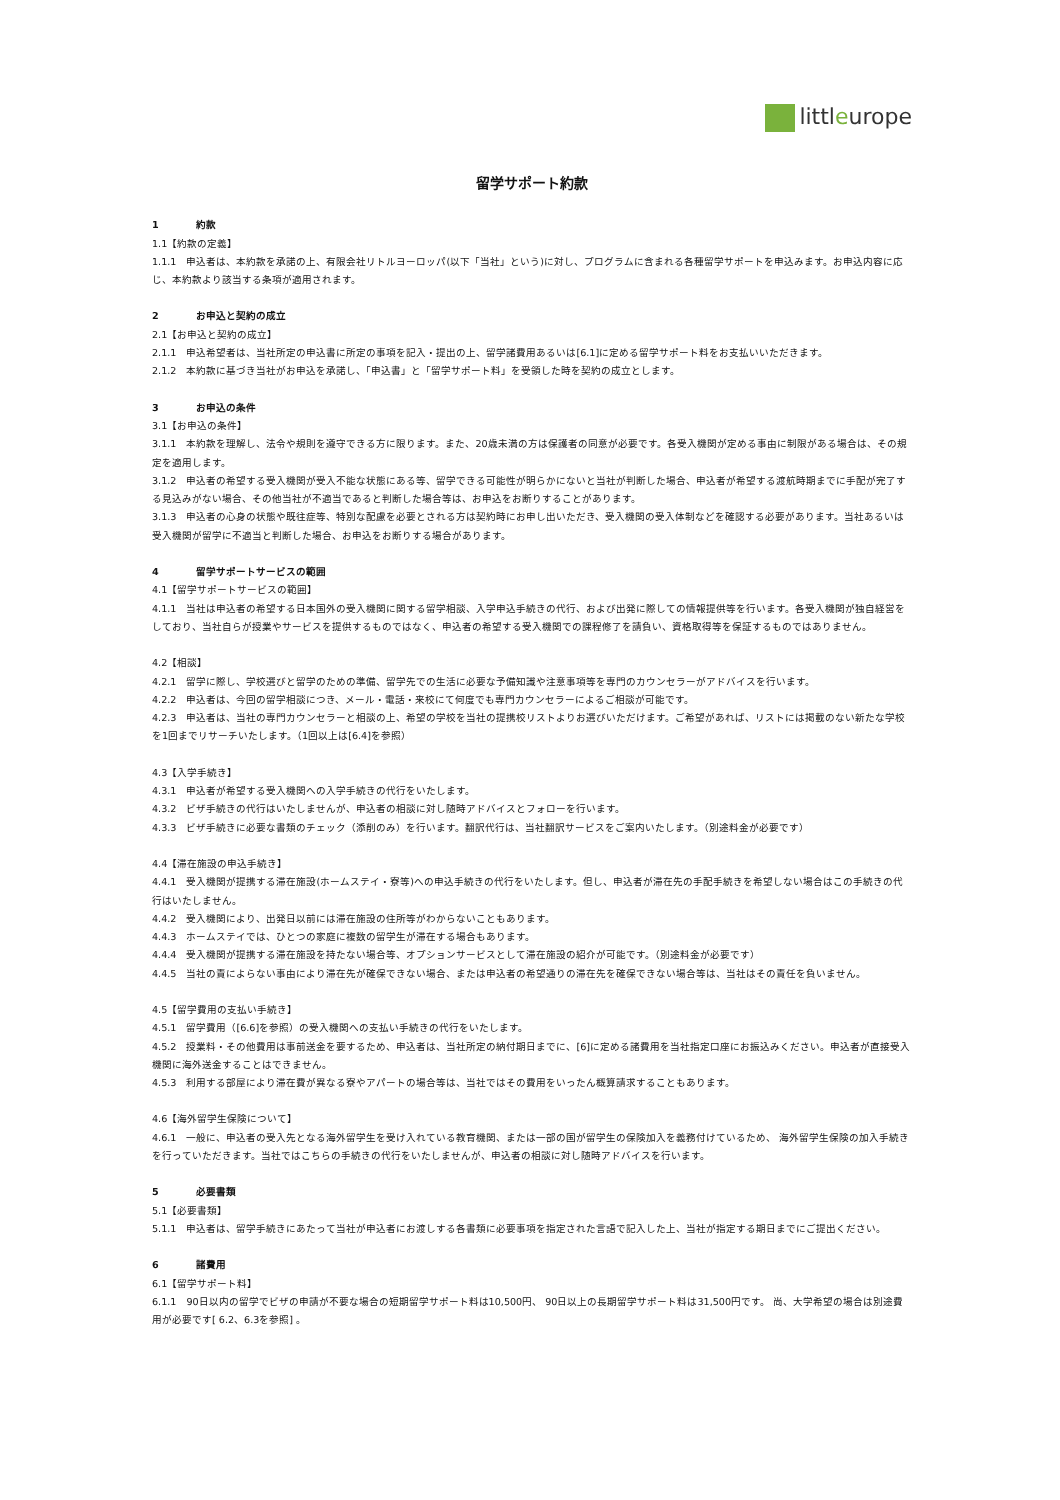littleurope
留学サポート約款
1 約款
1.1【約款の定義】
1.1.1　申込者は、本約款を承諾の上、有限会社リトルヨーロッパ(以下「当社」という)に対し、プログラムに含まれる各種留学サポートを申込みます。お申込内容に応じ、本約款より該当する条項が適用されます。
2 お申込と契約の成立
2.1【お申込と契約の成立】
2.1.1　申込希望者は、当社所定の申込書に所定の事項を記入・提出の上、留学諸費用あるいは[6.1]に定める留学サポート料をお支払いいただきます。
2.1.2　本約款に基づき当社がお申込を承諾し、「申込書」と「留学サポート料」を受領した時を契約の成立とします。
3 お申込の条件
3.1【お申込の条件】
3.1.1　本約款を理解し、法令や規則を遵守できる方に限ります。また、20歳未満の方は保護者の同意が必要です。各受入機関が定める事由に制限がある場合は、その規定を適用します。
3.1.2　申込者の希望する受入機関が受入不能な状態にある等、留学できる可能性が明らかにないと当社が判断した場合、申込者が希望する渡航時期までに手配が完了する見込みがない場合、その他当社が不適当であると判断した場合等は、お申込をお断りすることがあります。
3.1.3　申込者の心身の状態や既往症等、特別な配慮を必要とされる方は契約時にお申し出いただき、受入機関の受入体制などを確認する必要があります。当社あるいは受入機関が留学に不適当と判断した場合、お申込をお断りする場合があります。
4 留学サポートサービスの範囲
4.1【留学サポートサービスの範囲】
4.1.1　当社は申込者の希望する日本国外の受入機関に関する留学相談、入学申込手続きの代行、および出発に際しての情報提供等を行います。各受入機関が独自経営をしており、当社自らが授業やサービスを提供するものではなく、申込者の希望する受入機関での課程修了を請負い、資格取得等を保証するものではありません。
4.2【相談】
4.2.1　留学に際し、学校選びと留学のための準備、留学先での生活に必要な予備知識や注意事項等を専門のカウンセラーがアドバイスを行います。
4.2.2　申込者は、今回の留学相談につき、メール・電話・来校にて何度でも専門カウンセラーによるご相談が可能です。
4.2.3　申込者は、当社の専門カウンセラーと相談の上、希望の学校を当社の提携校リストよりお選びいただけます。ご希望があれば、リストには掲載のない新たな学校を1回までリサーチいたします。（1回以上は[6.4]を参照）
4.3【入学手続き】
4.3.1　申込者が希望する受入機関への入学手続きの代行をいたします。
4.3.2　ビザ手続きの代行はいたしませんが、申込者の相談に対し随時アドバイスとフォローを行います。
4.3.3　ビザ手続きに必要な書類のチェック（添削のみ）を行います。翻訳代行は、当社翻訳サービスをご案内いたします。（別途料金が必要です）
4.4【滞在施設の申込手続き】
4.4.1　受入機関が提携する滞在施設(ホームステイ・寮等)への申込手続きの代行をいたします。但し、申込者が滞在先の手配手続きを希望しない場合はこの手続きの代行はいたしません。
4.4.2　受入機関により、出発日以前には滞在施設の住所等がわからないこともあります。
4.4.3　ホームステイでは、ひとつの家庭に複数の留学生が滞在する場合もあります。
4.4.4　受入機関が提携する滞在施設を持たない場合等、オプションサービスとして滞在施設の紹介が可能です。（別途料金が必要です）
4.4.5　当社の責によらない事由により滞在先が確保できない場合、または申込者の希望通りの滞在先を確保できない場合等は、当社はその責任を負いません。
4.5【留学費用の支払い手続き】
4.5.1　留学費用（[6.6]を参照）の受入機関への支払い手続きの代行をいたします。
4.5.2　授業料・その他費用は事前送金を要するため、申込者は、当社所定の納付期日までに、[6]に定める諸費用を当社指定口座にお振込みください。申込者が直接受入機関に海外送金することはできません。
4.5.3　利用する部屋により滞在費が異なる寮やアパートの場合等は、当社ではその費用をいったん概算請求することもあります。
4.6【海外留学生保険について】
4.6.1　一般に、申込者の受入先となる海外留学生を受け入れている教育機関、または一部の国が留学生の保険加入を義務付けているため、 海外留学生保険の加入手続きを行っていただきます。当社ではこちらの手続きの代行をいたしませんが、申込者の相談に対し随時アドバイスを行います。
5 必要書類
5.1【必要書類】
5.1.1　申込者は、留学手続きにあたって当社が申込者にお渡しする各書類に必要事項を指定された言語で記入した上、当社が指定する期日までにご提出ください。
6 諸費用
6.1【留学サポート料】
6.1.1　90日以内の留学でビザの申請が不要な場合の短期留学サポート料は10,500円、 90日以上の長期留学サポート料は31,500円です。 尚、大学希望の場合は別途費用が必要です[ 6.2、6.3を参照] 。